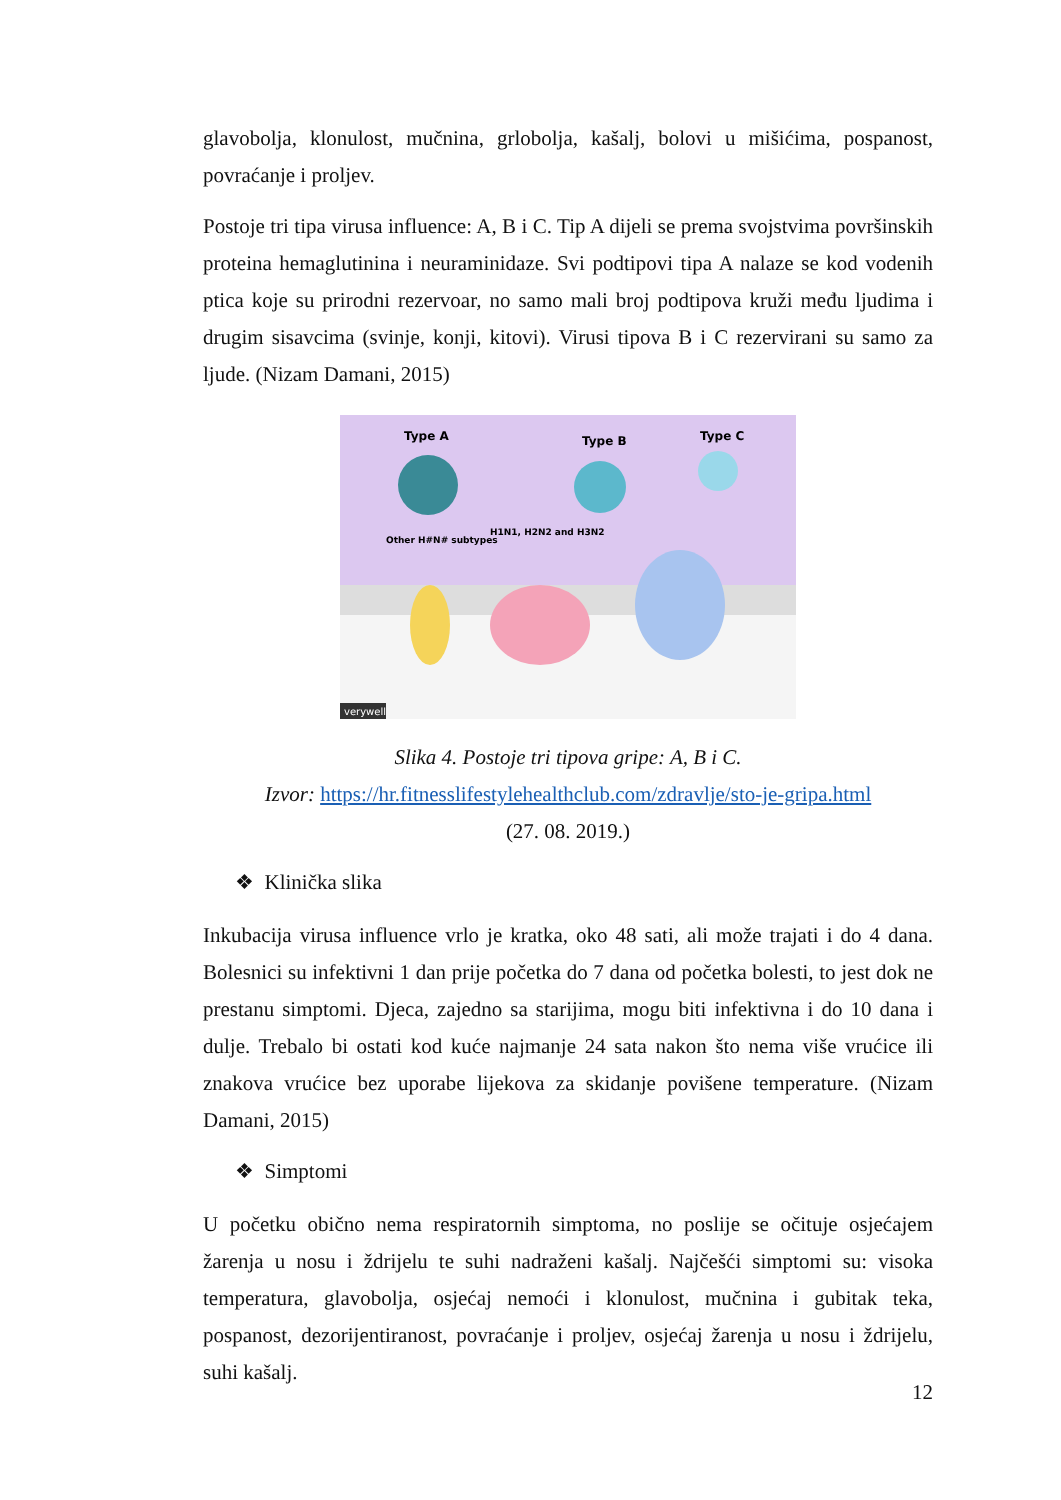glavobolja, klonulost, mučnina, grlobolja, kašalj, bolovi u mišićima, pospanost, povraćanje i proljev.
Postoje tri tipa virusa influence: A, B i C. Tip A dijeli se prema svojstvima površinskih proteina hemaglutinina i neuraminidaze. Svi podtipovi tipa A nalaze se kod vodenih ptica koje su prirodni rezervoar, no samo mali broj podtipova kruži među ljudima i drugim sisavcima (svinje, konji, kitovi). Virusi tipova B i C rezervirani su samo za ljude. (Nizam Damani, 2015)
Type A
Type B
Type C
Other H#N# subtypes
H1N1, H2N2 and H3N2
verywell
Slika 4. Postoje tri tipova gripe: A, B i C.
Izvor: https://hr.fitnesslifestylehealthclub.com/zdravlje/sto-je-gripa.html
(27. 08. 2019.)
❖ Klinička slika
Inkubacija virusa influence vrlo je kratka, oko 48 sati, ali može trajati i do 4 dana. Bolesnici su infektivni 1 dan prije početka do 7 dana od početka bolesti, to jest dok ne prestanu simptomi. Djeca, zajedno sa starijima, mogu biti infektivna i do 10 dana i dulje. Trebalo bi ostati kod kuće najmanje 24 sata nakon što nema više vrućice ili znakova vrućice bez uporabe lijekova za skidanje povišene temperature. (Nizam Damani, 2015)
❖ Simptomi
U početku obično nema respiratornih simptoma, no poslije se očituje osjećajem žarenja u nosu i ždrijelu te suhi nadraženi kašalj. Najčešći simptomi su: visoka temperatura, glavobolja, osjećaj nemoći i klonulost, mučnina i gubitak teka, pospanost, dezorijentiranost, povraćanje i proljev, osjećaj žarenja u nosu i ždrijelu, suhi kašalj.
12